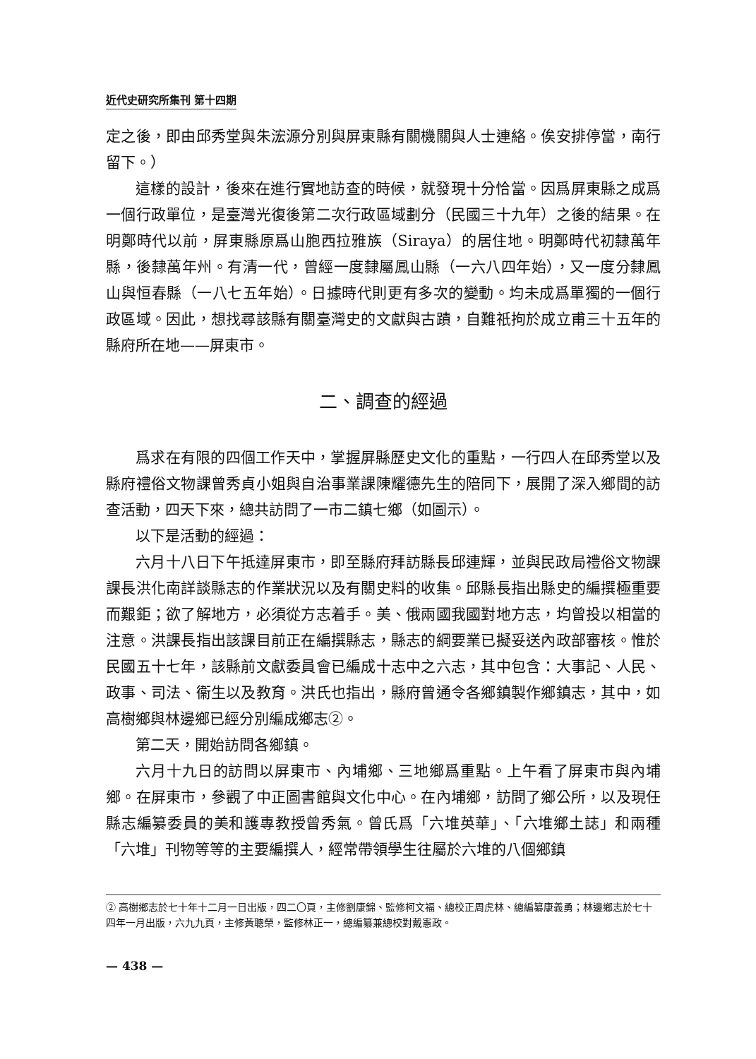近代史研究所集刊 第十四期
定之後，即由邱秀堂與朱浤源分別與屏東縣有關機關與人士連絡。俟安排停當，南行留下。）
這樣的設計，後來在進行實地訪查的時候，就發現十分恰當。因爲屏東縣之成爲一個行政單位，是臺灣光復後第二次行政區域劃分（民國三十九年）之後的結果。在明鄭時代以前，屏東縣原爲山胞西拉雅族（Siraya）的居住地。明鄭時代初隸萬年縣，後隸萬年州。有清一代，曾經一度隸屬鳳山縣（一六八四年始），又一度分隸鳳山與恒春縣（一八七五年始）。日據時代則更有多次的變動。均未成爲單獨的一個行政區域。因此，想找尋該縣有關臺灣史的文獻與古蹟，自難祇拘於成立甫三十五年的縣府所在地——屏東市。
二、調查的經過
爲求在有限的四個工作天中，掌握屏縣歷史文化的重點，一行四人在邱秀堂以及縣府禮俗文物課曾秀貞小姐與自治事業課陳耀德先生的陪同下，展開了深入鄉間的訪查活動，四天下來，總共訪問了一市二鎮七鄉（如圖示）。
以下是活動的經過：
六月十八日下午抵達屏東市，即至縣府拜訪縣長邱連輝，並與民政局禮俗文物課課長洪化南詳談縣志的作業狀況以及有關史料的收集。邱縣長指出縣史的編撰極重要而艱鉅；欲了解地方，必須從方志着手。美、俄兩國我國對地方志，均曾投以相當的注意。洪課長指出該課目前正在編撰縣志，縣志的綱要業已擬妥送內政部審核。惟於民國五十七年，該縣前文獻委員會已編成十志中之六志，其中包含：大事記、人民、政事、司法、衞生以及教育。洪氏也指出，縣府曾通令各鄉鎮製作鄉鎮志，其中，如高樹鄉與林邊鄉已經分別編成鄉志②。
第二天，開始訪問各鄉鎮。
六月十九日的訪問以屏東市、內埔鄉、三地鄉爲重點。上午看了屏東市與內埔鄉。在屏東市，參觀了中正圖書館與文化中心。在內埔鄉，訪問了鄉公所，以及現任縣志編纂委員的美和護專教授曾秀氣。曾氏爲「六堆英華」、「六堆鄉土誌」和兩種「六堆」刊物等等的主要編撰人，經常帶領學生往屬於六堆的八個鄉鎮
② 高樹鄉志於七十年十二月一日出版，四二〇頁，主修劉康錦、監修柯文福、總校正周虎林、總編纂康義勇；林邊鄉志於七十四年一月出版，六九九頁，主修黃聰榮，監修林正一，總編纂兼總校對戴憲政。
— 438 —